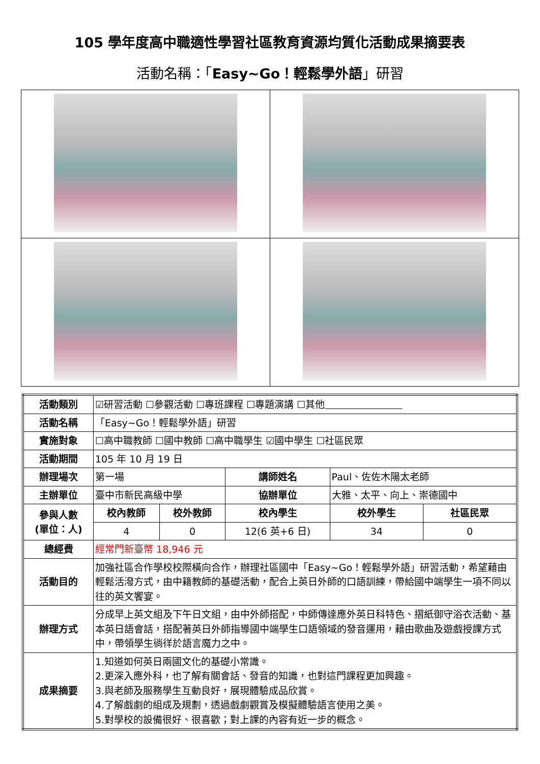105 學年度高中職適性學習社區教育資源均質化活動成果摘要表
活動名稱：「Easy~Go！輕鬆學外語」研習
| 活動類別 | ☑研習活動 ☐參觀活動 ☐專班課程 ☐專題演講 ☐其他 | | | | |
| 活動名稱 | 「Easy~Go！輕鬆學外語」研習 | | | | |
| 實施對象 | ☐高中職教師 ☐國中教師 ☐高中職學生 ☑國中學生 ☐社區民眾 | | | | |
| 活動期間 | 105 年 10 月 19 日 | | | | |
| 辦理場次 | 第一場 | | 講師姓名 | Paul、佐佐木陽太老師 | |
| 主辦單位 | 臺中市新民高級中學 | | 協辦單位 | 大雅、太平、向上、崇德國中 | |
| 參與人數 (單位：人) | 校內教師 | 校外教師 | 校內學生 | 校外學生 | 社區民眾 |
| | 4 | 0 | 12(6 英+6 日) | 34 | 0 |
| 總經費 | 經常門新臺幣 18,946 元 | | | | |
| 活動目的 | 加強社區合作學校校際橫向合作，辦理社區國中「Easy~Go！輕鬆學外語」研習活動，希望藉由輕鬆活潑方式，由中籍教師的基礎活動，配合上英日外師的口語訓練，帶給國中端學生一項不同以往的英文饗宴。 | | | | |
| 辦理方式 | 分成早上英文組及下午日文組，由中外師搭配，中師傳達應外英日科特色、摺紙御守浴衣活動、基本英日語會話，搭配著英日外師指導國中端學生口語領域的發音運用，藉由歌曲及遊戲授課方式中，帶領學生徜徉於語言魔力之中。 | | | | |
| 成果摘要 | 1.知道如何英日兩國文化的基礎小常識。 2.更深入應外科，也了解有關會話、發音的知識，也對這門課程更加興趣。 3.與老師及服務學生互動良好，展現體驗成品欣賞。 4.了解戲劇的組成及規劃，透過戲劇觀賞及模擬體驗語言使用之美。 5.對學校的設備很好、很喜歡；對上課的內容有近一步的概念。 | | | | |